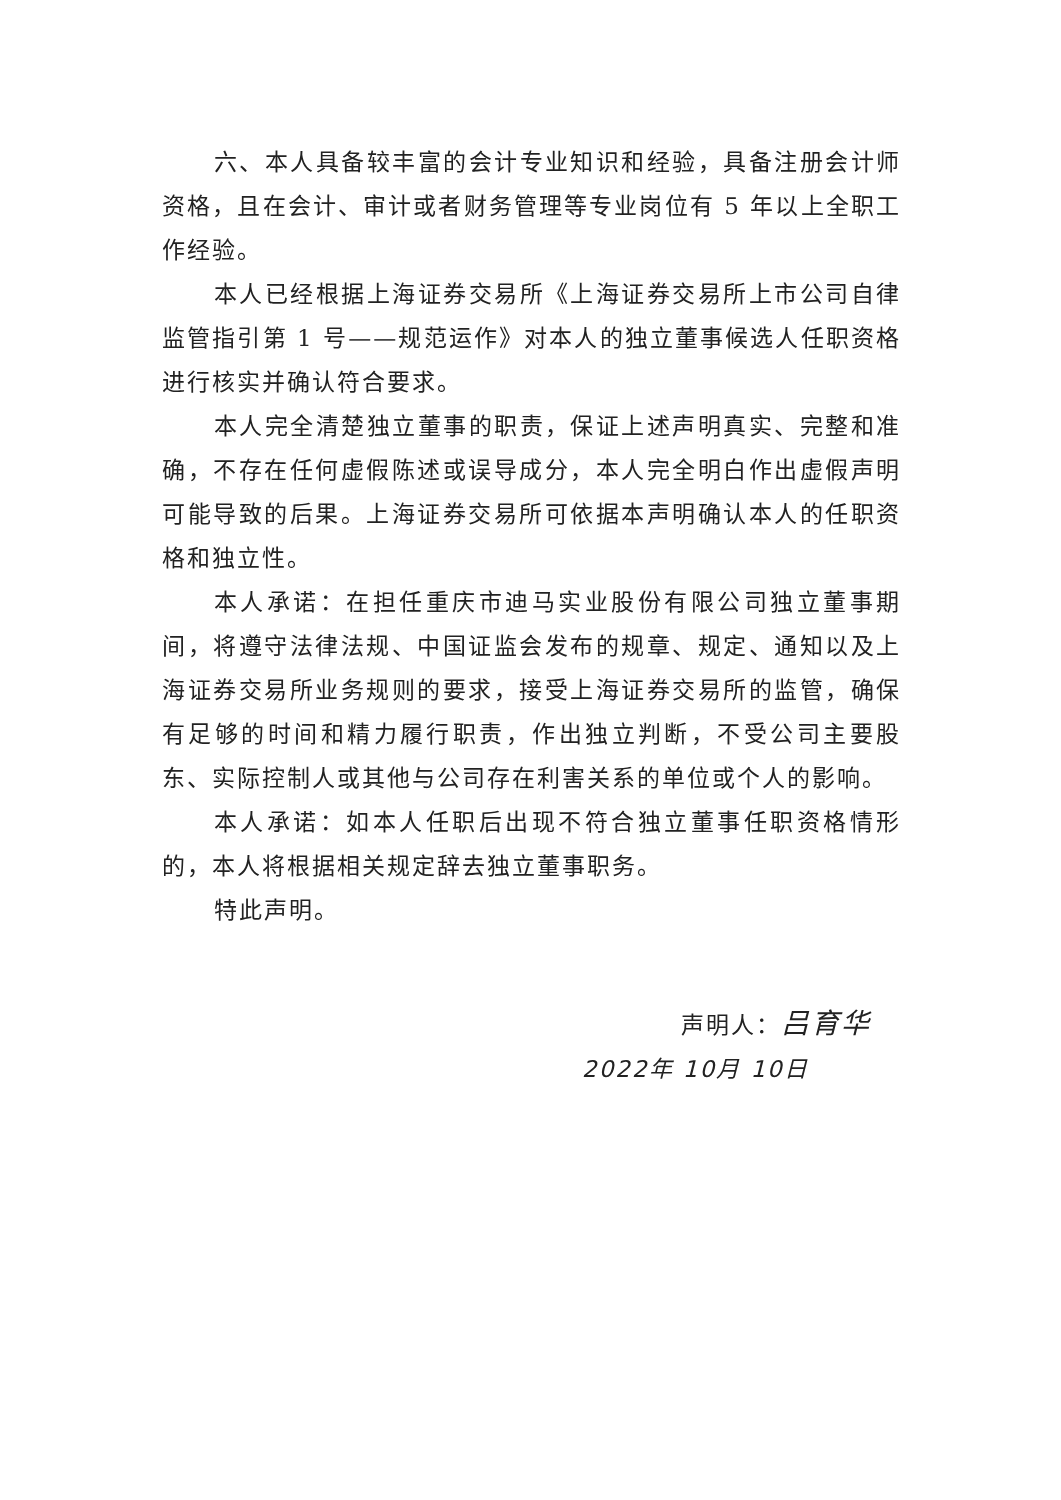六、本人具备较丰富的会计专业知识和经验，具备注册会计师资格，且在会计、审计或者财务管理等专业岗位有 5 年以上全职工作经验。
本人已经根据上海证券交易所《上海证券交易所上市公司自律监管指引第 1 号——规范运作》对本人的独立董事候选人任职资格进行核实并确认符合要求。
本人完全清楚独立董事的职责，保证上述声明真实、完整和准确，不存在任何虚假陈述或误导成分，本人完全明白作出虚假声明可能导致的后果。上海证券交易所可依据本声明确认本人的任职资格和独立性。
本人承诺：在担任重庆市迪马实业股份有限公司独立董事期间，将遵守法律法规、中国证监会发布的规章、规定、通知以及上海证券交易所业务规则的要求，接受上海证券交易所的监管，确保有足够的时间和精力履行职责，作出独立判断，不受公司主要股东、实际控制人或其他与公司存在利害关系的单位或个人的影响。
本人承诺：如本人任职后出现不符合独立董事任职资格情形的，本人将根据相关规定辞去独立董事职务。
特此声明。
声明人：吕育华
2022年 10月 10日